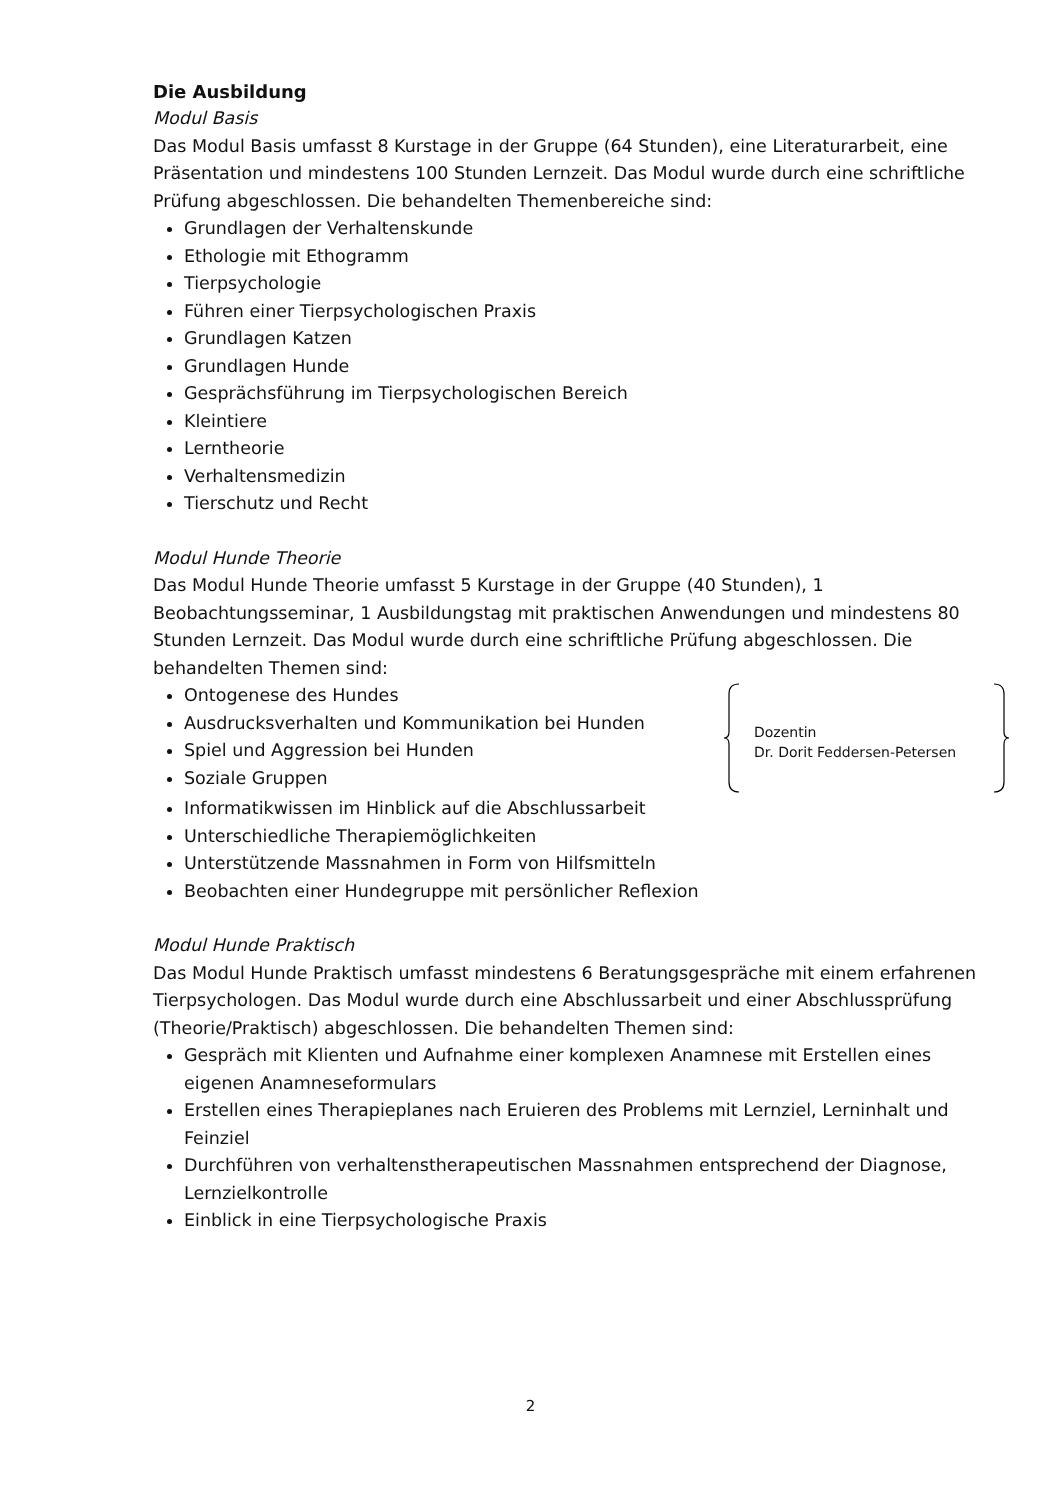Die Ausbildung
Modul Basis
Das Modul Basis umfasst 8 Kurstage in der Gruppe (64 Stunden), eine Literaturarbeit, eine Präsentation und mindestens 100 Stunden Lernzeit. Das Modul wurde durch eine schriftliche Prüfung abgeschlossen. Die behandelten Themenbereiche sind:
Grundlagen der Verhaltenskunde
Ethologie mit Ethogramm
Tierpsychologie
Führen einer Tierpsychologischen Praxis
Grundlagen Katzen
Grundlagen Hunde
Gesprächsführung im Tierpsychologischen Bereich
Kleintiere
Lerntheorie
Verhaltensmedizin
Tierschutz und Recht
Modul Hunde Theorie
Das Modul Hunde Theorie umfasst 5 Kurstage in der Gruppe (40 Stunden), 1 Beobachtungsseminar, 1 Ausbildungstag mit praktischen Anwendungen und mindestens 80 Stunden Lernzeit. Das Modul wurde durch eine schriftliche Prüfung abgeschlossen. Die behandelten Themen sind:
Ontogenese des Hundes
Ausdrucksverhalten und Kommunikation bei Hunden
Spiel und Aggression bei Hunden
Soziale Gruppen
Dozentin
Dr. Dorit Feddersen-Petersen
Informatikwissen im Hinblick auf die Abschlussarbeit
Unterschiedliche Therapiemöglichkeiten
Unterstützende Massnahmen in Form von Hilfsmitteln
Beobachten einer Hundegruppe mit persönlicher Reflexion
Modul Hunde Praktisch
Das Modul Hunde Praktisch umfasst mindestens 6 Beratungsgespräche mit einem erfahrenen Tierpsychologen. Das Modul wurde durch eine Abschlussarbeit und einer Abschlussprüfung (Theorie/Praktisch) abgeschlossen. Die behandelten Themen sind:
Gespräch mit Klienten und Aufnahme einer komplexen Anamnese mit Erstellen eines eigenen Anamneseformulars
Erstellen eines Therapieplanes nach Eruieren des Problems mit Lernziel, Lerninhalt und Feinziel
Durchführen von verhaltenstherapeutischen Massnahmen entsprechend der Diagnose, Lernzielkontrolle
Einblick in eine Tierpsychologische Praxis
2